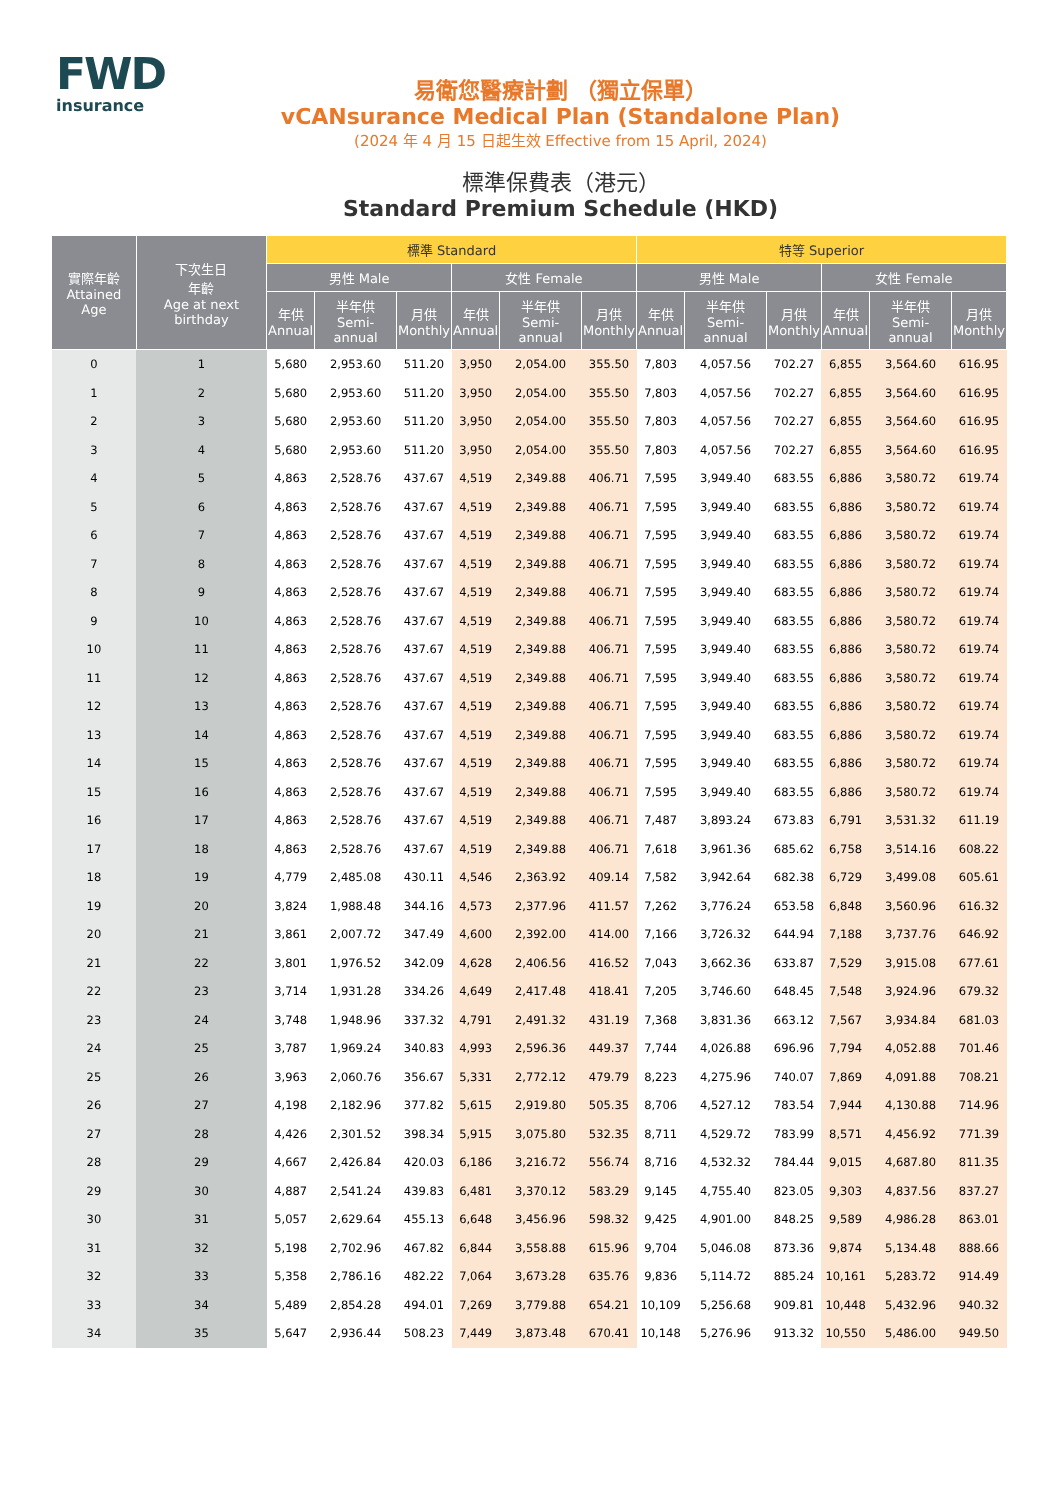FWD
insurance
易衛您醫療計劃 （獨立保單）
vCANsurance Medical Plan (Standalone Plan)
(2024 年 4 月 15 日起生效 Effective from 15 April, 2024)
標準保費表（港元）
Standard Premium Schedule (HKD)
| 實際年齡 Attained Age | 下次生日 年齡 Age at next birthday | 標準 Standard | | | | | | 特等 Superior | | | | | |
| --- | --- | --- | --- | --- | --- | --- | --- | --- | --- | --- | --- | --- | --- |
| | | 男性 Male | | | 女性 Female | | | 男性 Male | | | 女性 Female | | |
| | | 年供 Annual | 半年供 Semi-annual | 月供 Monthly | 年供 Annual | 半年供 Semi-annual | 月供 Monthly | 年供 Annual | 半年供 Semi-annual | 月供 Monthly | 年供 Annual | 半年供 Semi-annual | 月供 Monthly |
| 0 | 1 | 5,680 | 2,953.60 | 511.20 | 3,950 | 2,054.00 | 355.50 | 7,803 | 4,057.56 | 702.27 | 6,855 | 3,564.60 | 616.95 |
| 1 | 2 | 5,680 | 2,953.60 | 511.20 | 3,950 | 2,054.00 | 355.50 | 7,803 | 4,057.56 | 702.27 | 6,855 | 3,564.60 | 616.95 |
| 2 | 3 | 5,680 | 2,953.60 | 511.20 | 3,950 | 2,054.00 | 355.50 | 7,803 | 4,057.56 | 702.27 | 6,855 | 3,564.60 | 616.95 |
| 3 | 4 | 5,680 | 2,953.60 | 511.20 | 3,950 | 2,054.00 | 355.50 | 7,803 | 4,057.56 | 702.27 | 6,855 | 3,564.60 | 616.95 |
| 4 | 5 | 4,863 | 2,528.76 | 437.67 | 4,519 | 2,349.88 | 406.71 | 7,595 | 3,949.40 | 683.55 | 6,886 | 3,580.72 | 619.74 |
| 5 | 6 | 4,863 | 2,528.76 | 437.67 | 4,519 | 2,349.88 | 406.71 | 7,595 | 3,949.40 | 683.55 | 6,886 | 3,580.72 | 619.74 |
| 6 | 7 | 4,863 | 2,528.76 | 437.67 | 4,519 | 2,349.88 | 406.71 | 7,595 | 3,949.40 | 683.55 | 6,886 | 3,580.72 | 619.74 |
| 7 | 8 | 4,863 | 2,528.76 | 437.67 | 4,519 | 2,349.88 | 406.71 | 7,595 | 3,949.40 | 683.55 | 6,886 | 3,580.72 | 619.74 |
| 8 | 9 | 4,863 | 2,528.76 | 437.67 | 4,519 | 2,349.88 | 406.71 | 7,595 | 3,949.40 | 683.55 | 6,886 | 3,580.72 | 619.74 |
| 9 | 10 | 4,863 | 2,528.76 | 437.67 | 4,519 | 2,349.88 | 406.71 | 7,595 | 3,949.40 | 683.55 | 6,886 | 3,580.72 | 619.74 |
| 10 | 11 | 4,863 | 2,528.76 | 437.67 | 4,519 | 2,349.88 | 406.71 | 7,595 | 3,949.40 | 683.55 | 6,886 | 3,580.72 | 619.74 |
| 11 | 12 | 4,863 | 2,528.76 | 437.67 | 4,519 | 2,349.88 | 406.71 | 7,595 | 3,949.40 | 683.55 | 6,886 | 3,580.72 | 619.74 |
| 12 | 13 | 4,863 | 2,528.76 | 437.67 | 4,519 | 2,349.88 | 406.71 | 7,595 | 3,949.40 | 683.55 | 6,886 | 3,580.72 | 619.74 |
| 13 | 14 | 4,863 | 2,528.76 | 437.67 | 4,519 | 2,349.88 | 406.71 | 7,595 | 3,949.40 | 683.55 | 6,886 | 3,580.72 | 619.74 |
| 14 | 15 | 4,863 | 2,528.76 | 437.67 | 4,519 | 2,349.88 | 406.71 | 7,595 | 3,949.40 | 683.55 | 6,886 | 3,580.72 | 619.74 |
| 15 | 16 | 4,863 | 2,528.76 | 437.67 | 4,519 | 2,349.88 | 406.71 | 7,595 | 3,949.40 | 683.55 | 6,886 | 3,580.72 | 619.74 |
| 16 | 17 | 4,863 | 2,528.76 | 437.67 | 4,519 | 2,349.88 | 406.71 | 7,487 | 3,893.24 | 673.83 | 6,791 | 3,531.32 | 611.19 |
| 17 | 18 | 4,863 | 2,528.76 | 437.67 | 4,519 | 2,349.88 | 406.71 | 7,618 | 3,961.36 | 685.62 | 6,758 | 3,514.16 | 608.22 |
| 18 | 19 | 4,779 | 2,485.08 | 430.11 | 4,546 | 2,363.92 | 409.14 | 7,582 | 3,942.64 | 682.38 | 6,729 | 3,499.08 | 605.61 |
| 19 | 20 | 3,824 | 1,988.48 | 344.16 | 4,573 | 2,377.96 | 411.57 | 7,262 | 3,776.24 | 653.58 | 6,848 | 3,560.96 | 616.32 |
| 20 | 21 | 3,861 | 2,007.72 | 347.49 | 4,600 | 2,392.00 | 414.00 | 7,166 | 3,726.32 | 644.94 | 7,188 | 3,737.76 | 646.92 |
| 21 | 22 | 3,801 | 1,976.52 | 342.09 | 4,628 | 2,406.56 | 416.52 | 7,043 | 3,662.36 | 633.87 | 7,529 | 3,915.08 | 677.61 |
| 22 | 23 | 3,714 | 1,931.28 | 334.26 | 4,649 | 2,417.48 | 418.41 | 7,205 | 3,746.60 | 648.45 | 7,548 | 3,924.96 | 679.32 |
| 23 | 24 | 3,748 | 1,948.96 | 337.32 | 4,791 | 2,491.32 | 431.19 | 7,368 | 3,831.36 | 663.12 | 7,567 | 3,934.84 | 681.03 |
| 24 | 25 | 3,787 | 1,969.24 | 340.83 | 4,993 | 2,596.36 | 449.37 | 7,744 | 4,026.88 | 696.96 | 7,794 | 4,052.88 | 701.46 |
| 25 | 26 | 3,963 | 2,060.76 | 356.67 | 5,331 | 2,772.12 | 479.79 | 8,223 | 4,275.96 | 740.07 | 7,869 | 4,091.88 | 708.21 |
| 26 | 27 | 4,198 | 2,182.96 | 377.82 | 5,615 | 2,919.80 | 505.35 | 8,706 | 4,527.12 | 783.54 | 7,944 | 4,130.88 | 714.96 |
| 27 | 28 | 4,426 | 2,301.52 | 398.34 | 5,915 | 3,075.80 | 532.35 | 8,711 | 4,529.72 | 783.99 | 8,571 | 4,456.92 | 771.39 |
| 28 | 29 | 4,667 | 2,426.84 | 420.03 | 6,186 | 3,216.72 | 556.74 | 8,716 | 4,532.32 | 784.44 | 9,015 | 4,687.80 | 811.35 |
| 29 | 30 | 4,887 | 2,541.24 | 439.83 | 6,481 | 3,370.12 | 583.29 | 9,145 | 4,755.40 | 823.05 | 9,303 | 4,837.56 | 837.27 |
| 30 | 31 | 5,057 | 2,629.64 | 455.13 | 6,648 | 3,456.96 | 598.32 | 9,425 | 4,901.00 | 848.25 | 9,589 | 4,986.28 | 863.01 |
| 31 | 32 | 5,198 | 2,702.96 | 467.82 | 6,844 | 3,558.88 | 615.96 | 9,704 | 5,046.08 | 873.36 | 9,874 | 5,134.48 | 888.66 |
| 32 | 33 | 5,358 | 2,786.16 | 482.22 | 7,064 | 3,673.28 | 635.76 | 9,836 | 5,114.72 | 885.24 | 10,161 | 5,283.72 | 914.49 |
| 33 | 34 | 5,489 | 2,854.28 | 494.01 | 7,269 | 3,779.88 | 654.21 | 10,109 | 5,256.68 | 909.81 | 10,448 | 5,432.96 | 940.32 |
| 34 | 35 | 5,647 | 2,936.44 | 508.23 | 7,449 | 3,873.48 | 670.41 | 10,148 | 5,276.96 | 913.32 | 10,550 | 5,486.00 | 949.50 |